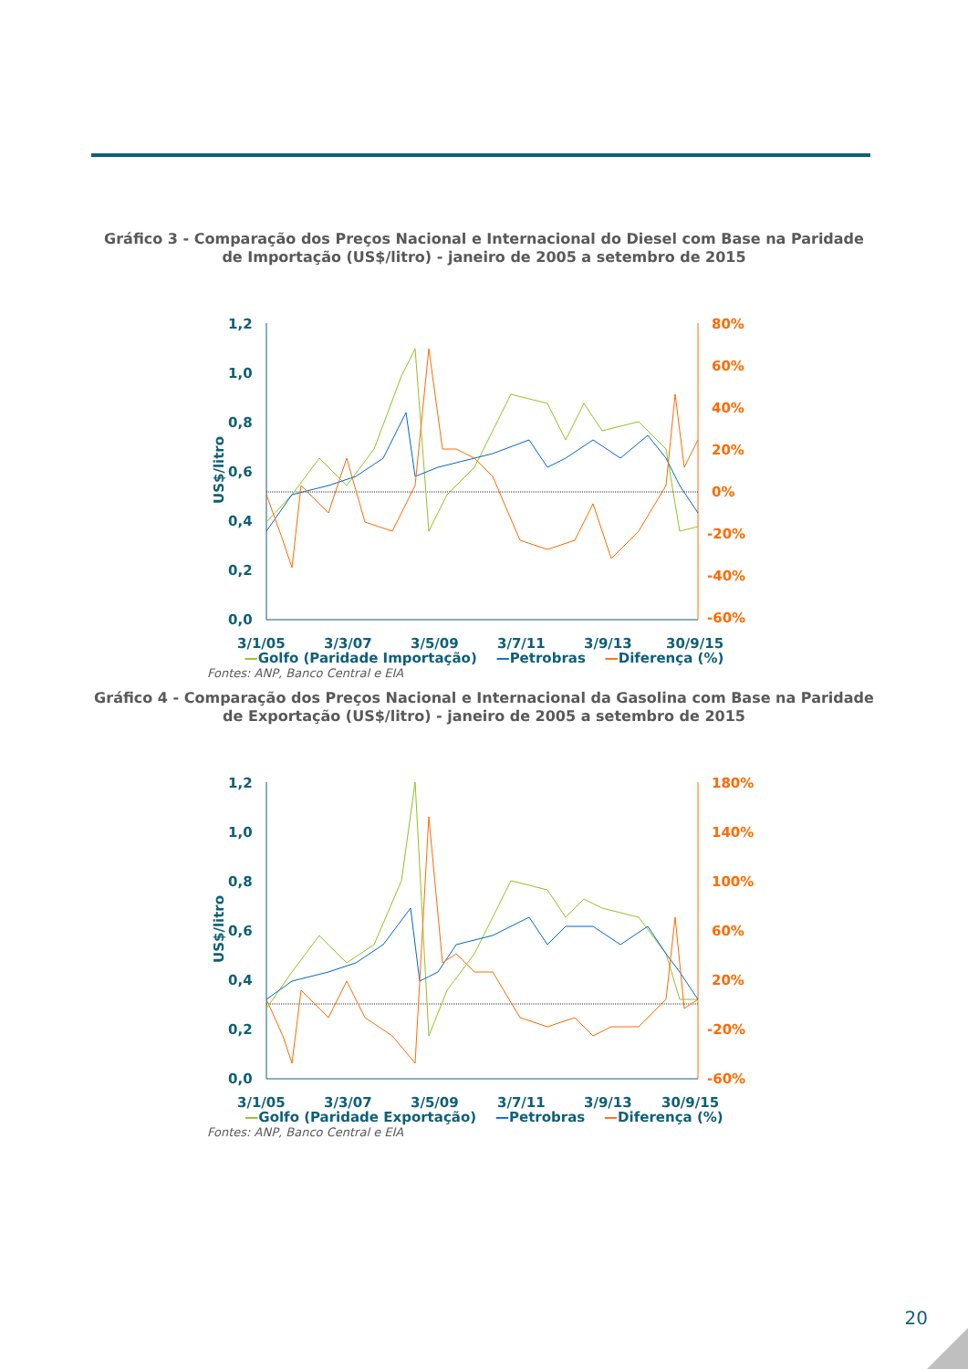Gráfico 3 - Comparação dos Preços Nacional e Internacional do Diesel com Base na Paridade
de Importação (US$/litro) - janeiro de 2005 a setembro de 2015
1,2
1,0
0,8
0,6
0,4
0,2
0,0
3/1/05
3/3/07
3/5/09
3/7/11
3/9/13
30/9/15
US$/litro
80%
60%
40%
20%
0%
-20%
-40%
-60%
—Golfo (Paridade Importação) —Petrobras —Diferença (%)
Fontes: ANP, Banco Central e EIA
Gráfico 4 - Comparação dos Preços Nacional e Internacional da Gasolina com Base na Paridade
de Exportação (US$/litro) - janeiro de 2005 a setembro de 2015
1,2
1,0
0,8
0,6
0,4
0,2
0,0
3/1/05
3/3/07
3/5/09
3/7/11
3/9/13
30/9/15
US$/litro
180%
140%
100%
60%
20%
-20%
-60%
—Golfo (Paridade Exportação) —Petrobras —Diferença (%)
Fontes: ANP, Banco Central e EIA
20